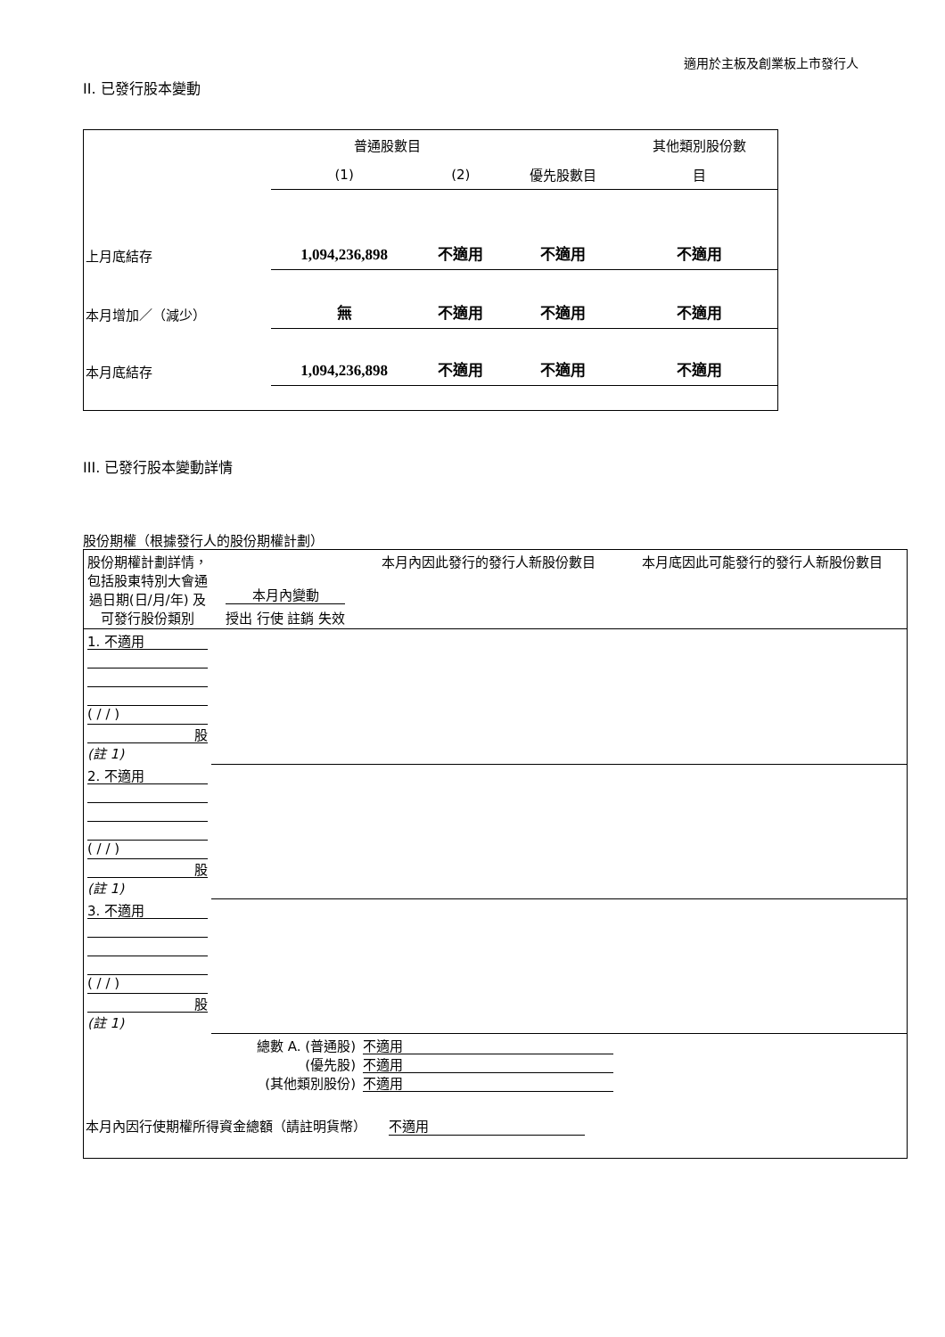適用於主板及創業板上市發行人
II. 已發行股本變動
| | 普通股數目 | | | 其他類別股份數 |
| | (1) | (2) | 優先股數目 | 目 |
| 上月底結存 | 1,094,236,898 | 不適用 | 不適用 | 不適用 |
| 本月增加／（減少） | 無 | 不適用 | 不適用 | 不適用 |
| 本月底結存 | 1,094,236,898 | 不適用 | 不適用 | 不適用 |
III. 已發行股本變動詳情
股份期權（根據發行人的股份期權計劃）
| 股份期權計劃詳情，包括股東特別大會通過日期(日/月/年) 及可發行股份類別 | 本月內變動 授出 行使 註銷 失效 | | | | 本月內因此發行的發行人新股份數目 | 本月底因此可能發行的發行人新股份數目 |
| 1. 不適用 ( / / ) 股 (註 1) | | | | | | |
| 2. 不適用 ( / / ) 股 (註 1) | | | | | | |
| 3. 不適用 ( / / ) 股 (註 1) | | | | | | |
| 總數 A. (普通股) (優先股) (其他類別股份) | | | | | 不適用 不適用 不適用 | |
| 本月內因行使期權所得資金總額（請註明貨幣） 不適用 | | | | | | |